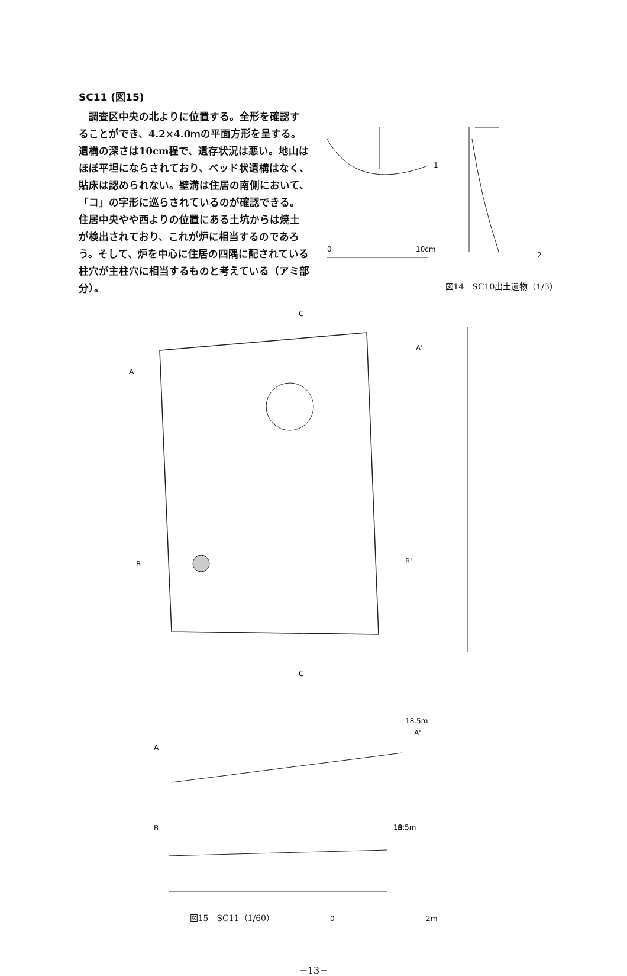SC11 (図15)
　調査区中央の北よりに位置する。全形を確認することができ、4.2×4.0ｍの平面方形を呈する。遺構の深さは10cm程で、遺存状況は悪い。地山はほぼ平坦にならされており、ベッド状遺構はなく、貼床は認められない。壁溝は住居の南側において、「コ」の字形に巡らされているのが確認できる。住居中央やや西よりの位置にある土坑からは焼土が検出されており、これが炉に相当するのであろう。そして、炉を中心に住居の四隅に配されている柱穴が主柱穴に相当するものと考えている（アミ部分）。
1
2
0
10cm
図14　SC10出土遺物（1/3）
C
A
A'
B
B'
C
18.5m
A'
A
18.5m
B B'
図15　SC11（1/60）　0 2m
−13−